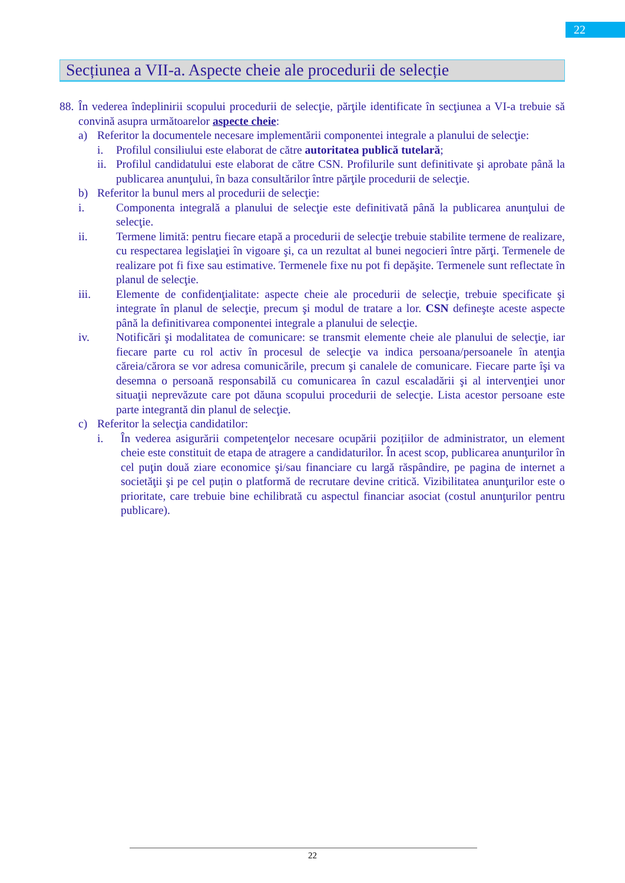22
Secțiunea a VII-a. Aspecte cheie ale procedurii de selecție
88.
În vederea îndeplinirii scopului procedurii de selecţie, părţile identificate în secţiunea a VI-a trebuie să convină asupra următoarelor aspecte cheie:
a) Referitor la documentele necesare implementării componentei integrale a planului de selecţie:
i. Profilul consiliului este elaborat de către autoritatea publică tutelară;
ii.
Profilul candidatului este elaborat de către CSN. Profilurile sunt definitivate şi aprobate până la publicarea anunţului, în baza consultărilor între părţile procedurii de selecţie.
b) Referitor la bunul mers al procedurii de selecţie:
i. Componenta integrală a planului de selecţie este definitivată până la publicarea anunţului de selecţie.
ii. Termene limită: pentru fiecare etapă a procedurii de selecţie trebuie stabilite termene de realizare, cu respectarea legislaţiei în vigoare şi, ca un rezultat al bunei negocieri între părţi. Termenele de realizare pot fi fixe sau estimative. Termenele fixe nu pot fi depăşite. Termenele sunt reflectate în planul de selecţie.
iii. Elemente de confidenţialitate: aspecte cheie ale procedurii de selecţie, trebuie specificate şi integrate în planul de selecţie, precum şi modul de tratare a lor. CSN defineşte aceste aspecte până la definitivarea componentei integrale a planului de selecţie.
iv. Notificări şi modalitatea de comunicare: se transmit elemente cheie ale planului de selecţie, iar fiecare parte cu rol activ în procesul de selecţie va indica persoana/persoanele în atenţia căreia/cărora se vor adresa comunicările, precum şi canalele de comunicare. Fiecare parte îşi va desemna o persoană responsabilă cu comunicarea în cazul escaladării şi al intervenţiei unor situaţii neprevăzute care pot dăuna scopului procedurii de selecţie. Lista acestor persoane este parte integrantă din planul de selecţie.
c) Referitor la selecţia candidatilor:
i. În vederea asigurării competenţelor necesare ocupării pozițiilor de administrator, un element cheie este constituit de etapa de atragere a candidaturilor. În acest scop, publicarea anunţurilor în cel puţin două ziare economice şi/sau financiare cu largă răspândire, pe pagina de internet a societăţii şi pe cel puțin o platformă de recrutare devine critică. Vizibilitatea anunţurilor este o prioritate, care trebuie bine echilibrată cu aspectul financiar asociat (costul anunţurilor pentru publicare).
22